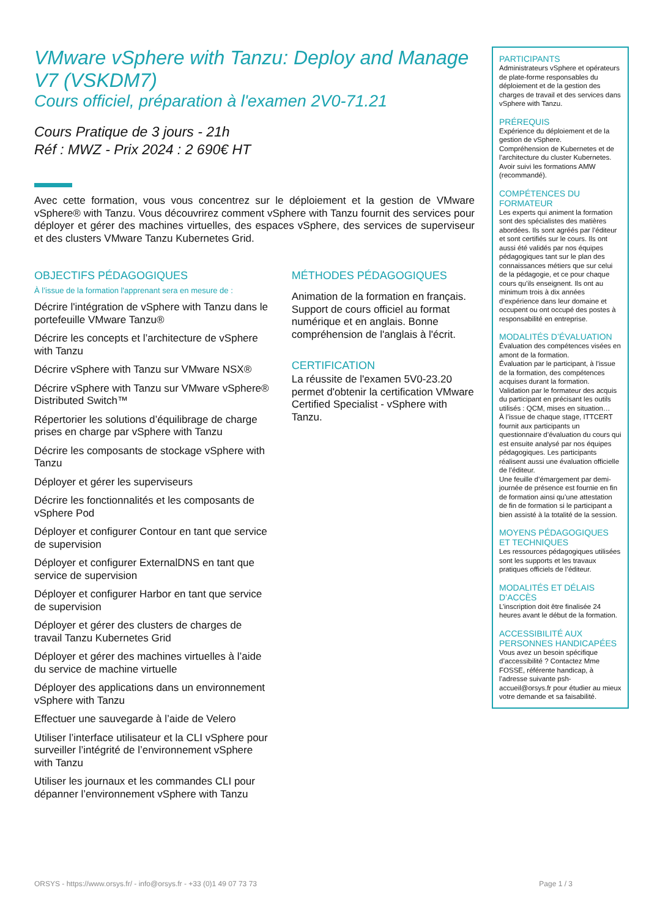VMware vSphere with Tanzu: Deploy and Manage V7 (VSKDM7)
Cours officiel, préparation à l'examen 2V0-71.21
Cours Pratique de 3 jours - 21h
Réf : MWZ - Prix 2024 : 2 690€ HT
Avec cette formation, vous vous concentrez sur le déploiement et la gestion de VMware vSphere® with Tanzu. Vous découvrirez comment vSphere with Tanzu fournit des services pour déployer et gérer des machines virtuelles, des espaces vSphere, des services de superviseur et des clusters VMware Tanzu Kubernetes Grid.
OBJECTIFS PÉDAGOGIQUES
À l’issue de la formation l'apprenant sera en mesure de :
Décrire l'intégration de vSphere with Tanzu dans le portefeuille VMware Tanzu®
Décrire les concepts et l’architecture de vSphere with Tanzu
Décrire vSphere with Tanzu sur VMware NSX®
Décrire vSphere with Tanzu sur VMware vSphere® Distributed Switch™
Répertorier les solutions d’équilibrage de charge prises en charge par vSphere with Tanzu
Décrire les composants de stockage vSphere with Tanzu
Déployer et gérer les superviseurs
Décrire les fonctionnalités et les composants de vSphere Pod
Déployer et configurer Contour en tant que service de supervision
Déployer et configurer ExternalDNS en tant que service de supervision
Déployer et configurer Harbor en tant que service de supervision
Déployer et gérer des clusters de charges de travail Tanzu Kubernetes Grid
Déployer et gérer des machines virtuelles à l’aide du service de machine virtuelle
Déployer des applications dans un environnement vSphere with Tanzu
Effectuer une sauvegarde à l’aide de Velero
Utiliser l’interface utilisateur et la CLI vSphere pour surveiller l’intégrité de l’environnement vSphere with Tanzu
Utiliser les journaux et les commandes CLI pour dépanner l’environnement vSphere with Tanzu
MÉTHODES PÉDAGOGIQUES
Animation de la formation en français. Support de cours officiel au format numérique et en anglais. Bonne compréhension de l'anglais à l'écrit.
CERTIFICATION
La réussite de l'examen 5V0-23.20 permet d'obtenir la certification VMware Certified Specialist - vSphere with Tanzu.
PARTICIPANTS
Administrateurs vSphere et opérateurs de plate-forme responsables du déploiement et de la gestion des charges de travail et des services dans vSphere with Tanzu.
PRÉREQUIS
Expérience du déploiement et de la gestion de vSphere.
Compréhension de Kubernetes et de l’architecture du cluster Kubernetes. Avoir suivi les formations AMW (recommandé).
COMPÉTENCES DU FORMATEUR
Les experts qui animent la formation sont des spécialistes des matières abordées. Ils sont agréés par l’éditeur et sont certifiés sur le cours. Ils ont aussi été validés par nos équipes pédagogiques tant sur le plan des connaissances métiers que sur celui de la pédagogie, et ce pour chaque cours qu’ils enseignent. Ils ont au minimum trois à dix années d’expérience dans leur domaine et occupent ou ont occupé des postes à responsabilité en entreprise.
MODALITÉS D’ÉVALUATION
Évaluation des compétences visées en amont de la formation.
Évaluation par le participant, à l’issue de la formation, des compétences acquises durant la formation.
Validation par le formateur des acquis du participant en précisant les outils utilisés : QCM, mises en situation…
À l’issue de chaque stage, ITTCERT fournit aux participants un questionnaire d’évaluation du cours qui est ensuite analysé par nos équipes pédagogiques. Les participants réalisent aussi une évaluation officielle de l’éditeur.
Une feuille d’émargement par demi-journée de présence est fournie en fin de formation ainsi qu’une attestation de fin de formation si le participant a bien assisté à la totalité de la session.
MOYENS PÉDAGOGIQUES ET TECHNIQUES
Les ressources pédagogiques utilisées sont les supports et les travaux pratiques officiels de l’éditeur.
MODALITÉS ET DÉLAIS D’ACCÈS
L’inscription doit être finalisée 24 heures avant le début de la formation.
ACCESSIBILITÉ AUX PERSONNES HANDICAPÉES
Vous avez un besoin spécifique d’accessibilité ? Contactez Mme FOSSE, référente handicap, à l’adresse suivante psh-accueil@orsys.fr pour étudier au mieux votre demande et sa faisabilité.
ORSYS - https://www.orsys.fr/ - info@orsys.fr - +33 (0)1 49 07 73 73 Page 1 / 3